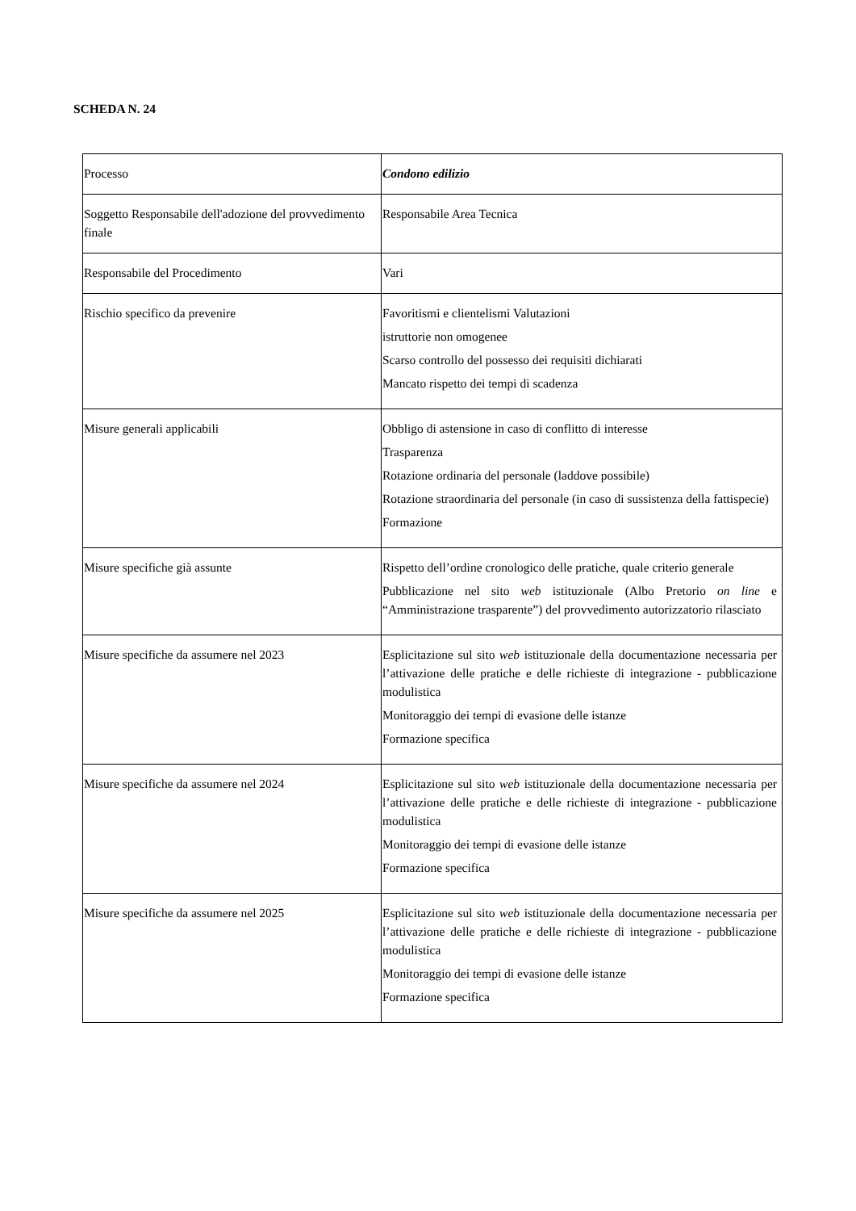SCHEDA N. 24
| Processo | Condono edilizio |
| Soggetto Responsabile dell'adozione del provvedimento finale | Responsabile Area Tecnica |
| Responsabile del Procedimento | Vari |
| Rischio specifico da prevenire | Favoritismi e clientelismi Valutazioni istruttorie non omogenee Scarso controllo del possesso dei requisiti dichiarati Mancato rispetto dei tempi di scadenza |
| Misure generali applicabili | Obbligo di astensione in caso di conflitto di interesse Trasparenza Rotazione ordinaria del personale (laddove possibile) Rotazione straordinaria del personale (in caso di sussistenza della fattispecie) Formazione |
| Misure specifiche già assunte | Rispetto dell’ordine cronologico delle pratiche, quale criterio generale Pubblicazione nel sito web istituzionale (Albo Pretorio on line e “Amministrazione trasparente”) del provvedimento autorizzatorio rilasciato |
| Misure specifiche da assumere nel 2023 | Esplicitazione sul sito web istituzionale della documentazione necessaria per l’attivazione delle pratiche e delle richieste di integrazione - pubblicazione modulistica Monitoraggio dei tempi di evasione delle istanze Formazione specifica |
| Misure specifiche da assumere nel 2024 | Esplicitazione sul sito web istituzionale della documentazione necessaria per l’attivazione delle pratiche e delle richieste di integrazione - pubblicazione modulistica Monitoraggio dei tempi di evasione delle istanze Formazione specifica |
| Misure specifiche da assumere nel 2025 | Esplicitazione sul sito web istituzionale della documentazione necessaria per l’attivazione delle pratiche e delle richieste di integrazione - pubblicazione modulistica Monitoraggio dei tempi di evasione delle istanze Formazione specifica |